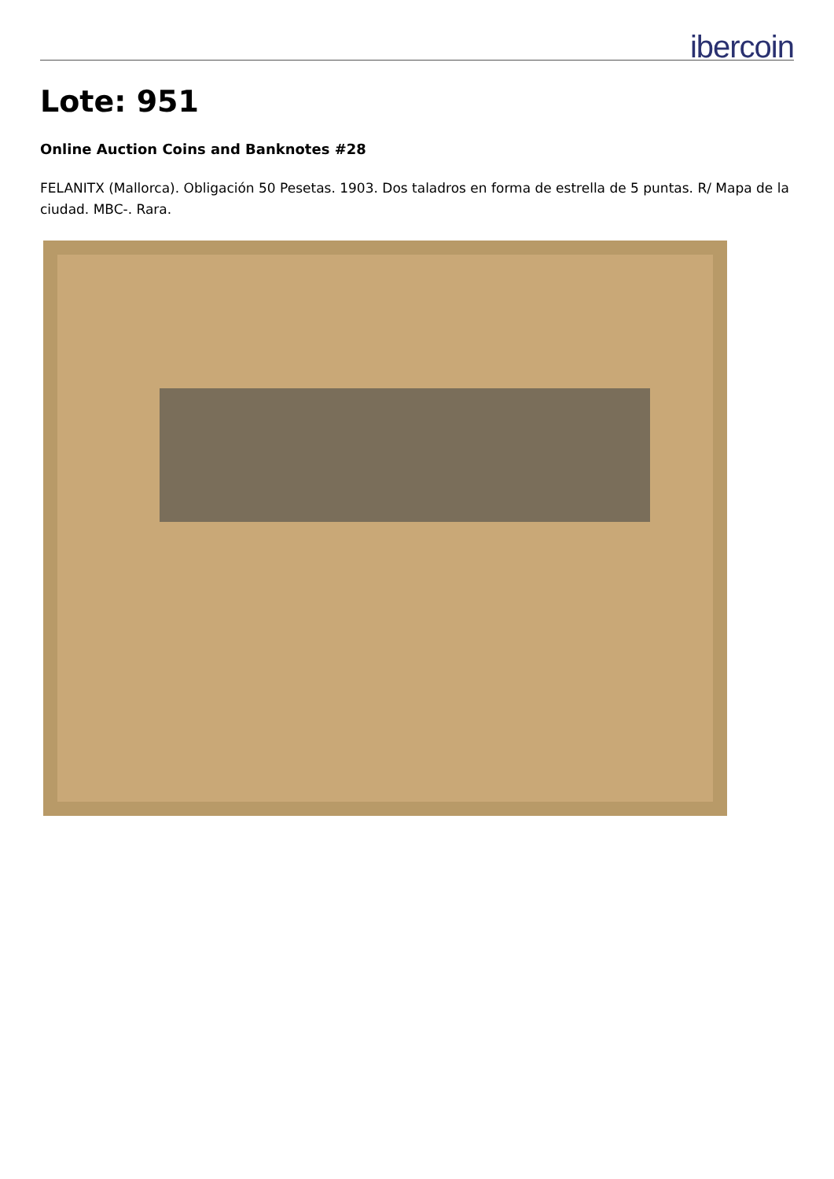ibercoin
Lote: 951
Online Auction Coins and Banknotes #28
FELANITX (Mallorca). Obligación 50 Pesetas. 1903. Dos taladros en forma de estrella de 5 puntas. R/ Mapa de la ciudad. MBC-. Rara.